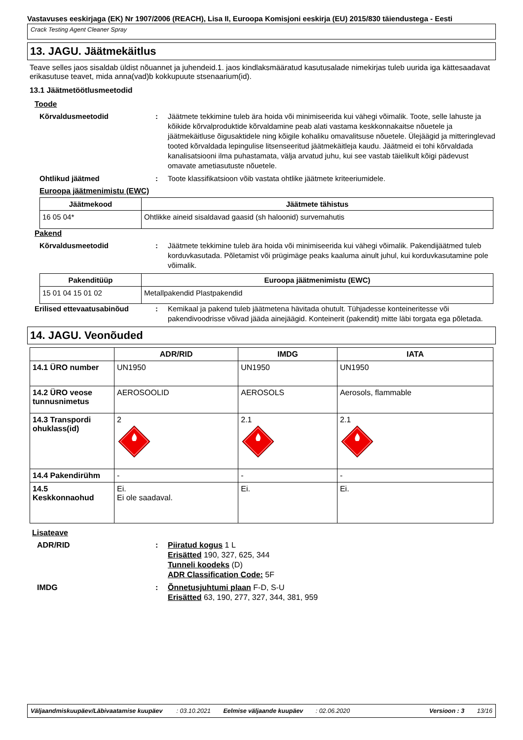Vastavuses eeskirjaga (EK) Nr 1907/2006 (REACH), Lisa II, Euroopa Komisjoni eeskirja (EU) 2015/830 täiendustega - Eesti
Crack Testing Agent Cleaner Spray
13. JAGU. Jäätmekäitlus
Teave selles jaos sisaldab üldist nõuannet ja juhendeid.1. jaos kindlaksmääratud kasutusalade nimekirjas tuleb uurida iga kättesaadavat erikasutuse teavet, mida anna(vad)b kokkupuute stsenaarium(id).
13.1 Jäätmetöötlusmeetodid
Toode
Kõrvaldusmeetodid : Jäätmete tekkimine tuleb ära hoida või minimiseerida kui vähegi võimalik. Toote, selle lahuste ja kõikide kõrvalproduktide kõrvaldamine peab alati vastama keskkonnakaitse nõuetele ja jäätmekäitluse õigusaktidele ning kõigile kohaliku omavalitsuse nõuetele. Ülejäägid ja mitteringlevad tooted kõrvaldada lepingulise litsenseeritud jäätmekäitleja kaudu. Jäätmeid ei tohi kõrvaldada kanalisatsiooni ilma puhastamata, välja arvatud juhu, kui see vastab täielikult kõigi pädevust omavate ametiasutuste nõuetele.
Ohtlikud jäätmed : Toote klassifikatsioon võib vastata ohtlike jäätmete kriteeriumidele.
Euroopa jäätmenimistu (EWC)
| Jäätmekood | Jäätmete tähistus |
| --- | --- |
| 16 05 04* | Ohtlikke aineid sisaldavad gaasid (sh haloonid) survemahutis |
Pakend
Kõrvaldusmeetodid : Jäätmete tekkimine tuleb ära hoida või minimiseerida kui vähegi võimalik. Pakendijäätmed tuleb korduvkasutada. Põletamist või prügimäge peaks kaaluma ainult juhul, kui korduvkasutamine pole võimalik.
| Pakenditüüp | Euroopa jäätmenimistu (EWC) |
| --- | --- |
| 15 01 04 15 01 02 | Metallpakendid Plastpakendid |
Erilised ettevaatusabinõud : Kemikaal ja pakend tuleb jäätmetena hävitada ohutult. Tühjadesse konteineritesse või pakendivoodrisse võivad jääda ainejäägid. Konteinerit (pakendit) mitte läbi torgata ega põletada.
14. JAGU. Veonõuded
| | ADR/RID | IMDG | IATA |
| --- | --- | --- | --- |
| 14.1 ÜRO number | UN1950 | UN1950 | UN1950 |
| 14.2 ÜRO veose tunnusnimetus | AEROSOOLID | AEROSOLS | Aerosols, flammable |
| 14.3 Transpordi ohuklass(id) | 2 | 2.1 | 2.1 |
| 14.4 Pakendirühm | - | - | - |
| 14.5 Keskkonnaohud | Ei. Ei ole saadaval. | Ei. | Ei. |
Lisateave
ADR/RID : Piiratud kogus 1 L
Erisätted 190, 327, 625, 344
Tunneli koodeks (D)
ADR Classification Code: 5F
IMDG : Õnnetusjuhtumi plaan F-D, S-U
Erisätted 63, 190, 277, 327, 344, 381, 959
Väljaandmiskuupäev/Läbivaatamise kuupäev: 03.10.2021 Eelmise väljaande kuupäev: 02.06.2020 Versioon : 3 13/16